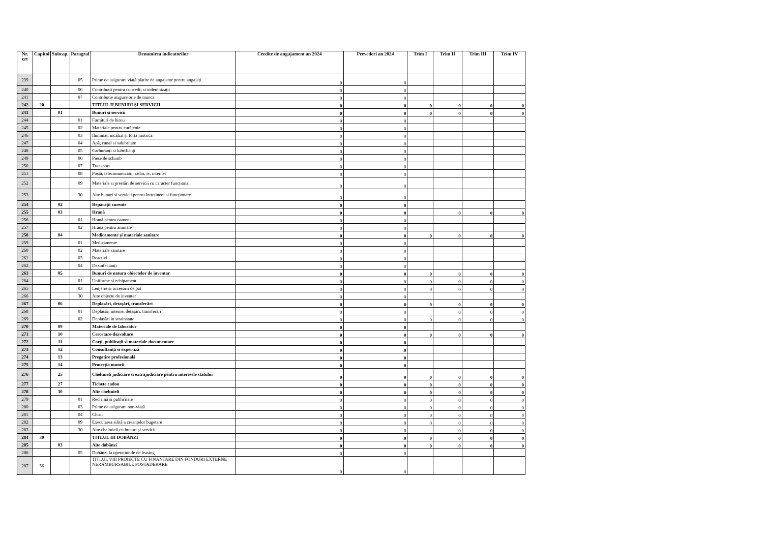| Nr. crt | Capitol | Subcap. | Paragraf | Denumirea indicatorilor | Credite de angajament an 2024 | Prevederi an 2024 | Trim I | Trim II | Trim III | Trim IV |
| --- | --- | --- | --- | --- | --- | --- | --- | --- | --- | --- |
| 239 | | | 05 | Prime de asigurare viață platite de angajator pentru angajați | 0 | 0 | | | | |
| 240 | | | 06 | Contribuții pentru concedii si indemnizații | 0 | 0 | | | | |
| 241 | | | 07 | Contributie asiguratorie de munca | 0 | 0 | | | | |
| 242 | 20 | | | TITLUL II BUNURI ȘI SERVICII | 0 | 0 | 0 | 0 | 0 | 0 |
| 243 | | 01 | | Bunuri și servicii | 0 | 0 | 0 | 0 | 0 | 0 |
| 244 | | | 01 | Furnituri de birou | 0 | 0 | | | | |
| 245 | | | 02 | Materiale pentru curățenie | 0 | 0 | | | | |
| 246 | | | 03 | Iluminat, incălzit și forță motrică | 0 | 0 | | | | |
| 247 | | | 04 | Apă, canal si salubritate | 0 | 0 | | | | |
| 248 | | | 05 | Carburanți si lubrifianți | 0 | 0 | | | | |
| 249 | | | 06 | Piese de schimb | 0 | 0 | | | | |
| 250 | | | 07 | Transport | 0 | 0 | | | | |
| 251 | | | 08 | Poștă, telecomunicatii, radio, tv, internet | 0 | 0 | | | | |
| 252 | | | 09 | Materiale si prestări de servicii cu caracter funcțional | 0 | 0 | | | | |
| 253 | | | 30 | Alte bunuri si servicii pentru întreținere si funcționare | 0 | 0 | | | | |
| 254 | | 02 | | Reparații curente | 0 | 0 | | | | |
| 255 | | 03 | | Hrană | 0 | 0 | | 0 | 0 | 0 |
| 256 | | | 01 | Hrană pentru oameni | 0 | 0 | | | | |
| 257 | | | 02 | Hrană pentru animale | 0 | 0 | | | | |
| 258 | | 04 | | Medicamente și materiale sanitare | 0 | 0 | 0 | 0 | 0 | 0 |
| 259 | | | 01 | Medicamente | 0 | 0 | | | | |
| 260 | | | 02 | Materiale sanitare | 0 | 0 | | | | |
| 261 | | | 03 | Reactivi | 0 | 0 | | | | |
| 262 | | | 04 | Dezinfectanți | 0 | 0 | | | | |
| 263 | | 05 | | Bunuri de natura obiectelor de inventar | 0 | 0 | 0 | 0 | 0 | 0 |
| 264 | | | 01 | Uniforme si echipament | 0 | 0 | 0 | 0 | 0 | 0 |
| 265 | | | 03 | Lenjerie si accesorii de pat | 0 | 0 | 0 | 0 | 0 | 0 |
| 266 | | | 30 | Alte obiecte de inventar | 0 | 0 | | | | |
| 267 | | 06 | | Deplasări, detașări, transferări | 0 | 0 | 0 | 0 | 0 | 0 |
| 268 | | | 01 | Deplasări interne, detașari, transferări | 0 | 0 | | 0 | 0 | 0 |
| 269 | | | 02 | Deplasări in strainatate | 0 | 0 | 0 | 0 | 0 | 0 |
| 270 | | 09 | | Materiale de laborator | 0 | 0 | | | | |
| 271 | | 10 | | Cercetare-dezvoltare | 0 | 0 | 0 | 0 | 0 | 0 |
| 272 | | 11 | | Carți, publicații si materiale documentare | 0 | 0 | | | | |
| 273 | | 12 | | Consultanță si expertiză | 0 | 0 | | | | |
| 274 | | 13 | | Pregatire profesională | 0 | 0 | | | | |
| 275 | | 14 | | Protecția muncii | 0 | 0 | | | | |
| 276 | | 25 | | Cheltuieli judiciare si extrajudiciare pentru interesele statului | 0 | 0 | 0 | 0 | 0 | 0 |
| 277 | | 27 | | Tichete cadou | 0 | 0 | 0 | 0 | 0 | 0 |
| 278 | | 30 | | Alte cheltuieli | 0 | 0 | 0 | 0 | 0 | 0 |
| 279 | | | 01 | Reclamă și publicitate | 0 | 0 | 0 | 0 | 0 | 0 |
| 280 | | | 03 | Prime de asigurare non-viață | 0 | 0 | 0 | 0 | 0 | 0 |
| 281 | | | 04 | Chirii | 0 | 0 | 0 | 0 | 0 | 0 |
| 282 | | | 09 | Executarea silită a creanțelor bugetare | 0 | 0 | 0 | 0 | 0 | 0 |
| 283 | | | 30 | Alte cheltuieli cu bunuri și servicii | 0 | 0 | | 0 | 0 | 0 |
| 284 | 30 | | | TITLUL III DOBÂNZI | 0 | 0 | 0 | 0 | 0 | 0 |
| 285 | | 03 | | Alte dobânzi | 0 | 0 | 0 | 0 | 0 | 0 |
| 286 | | | 05 | Dobânzi la operațiunile de leasing | 0 | 0 | | | | |
| 287 | 56 | | | TITLUL VIII PROIECTE CU FINANTARE DIN FONDURI EXTERNE NERAMBURSABILE POSTADERARE | 0 | 0 | | | | |